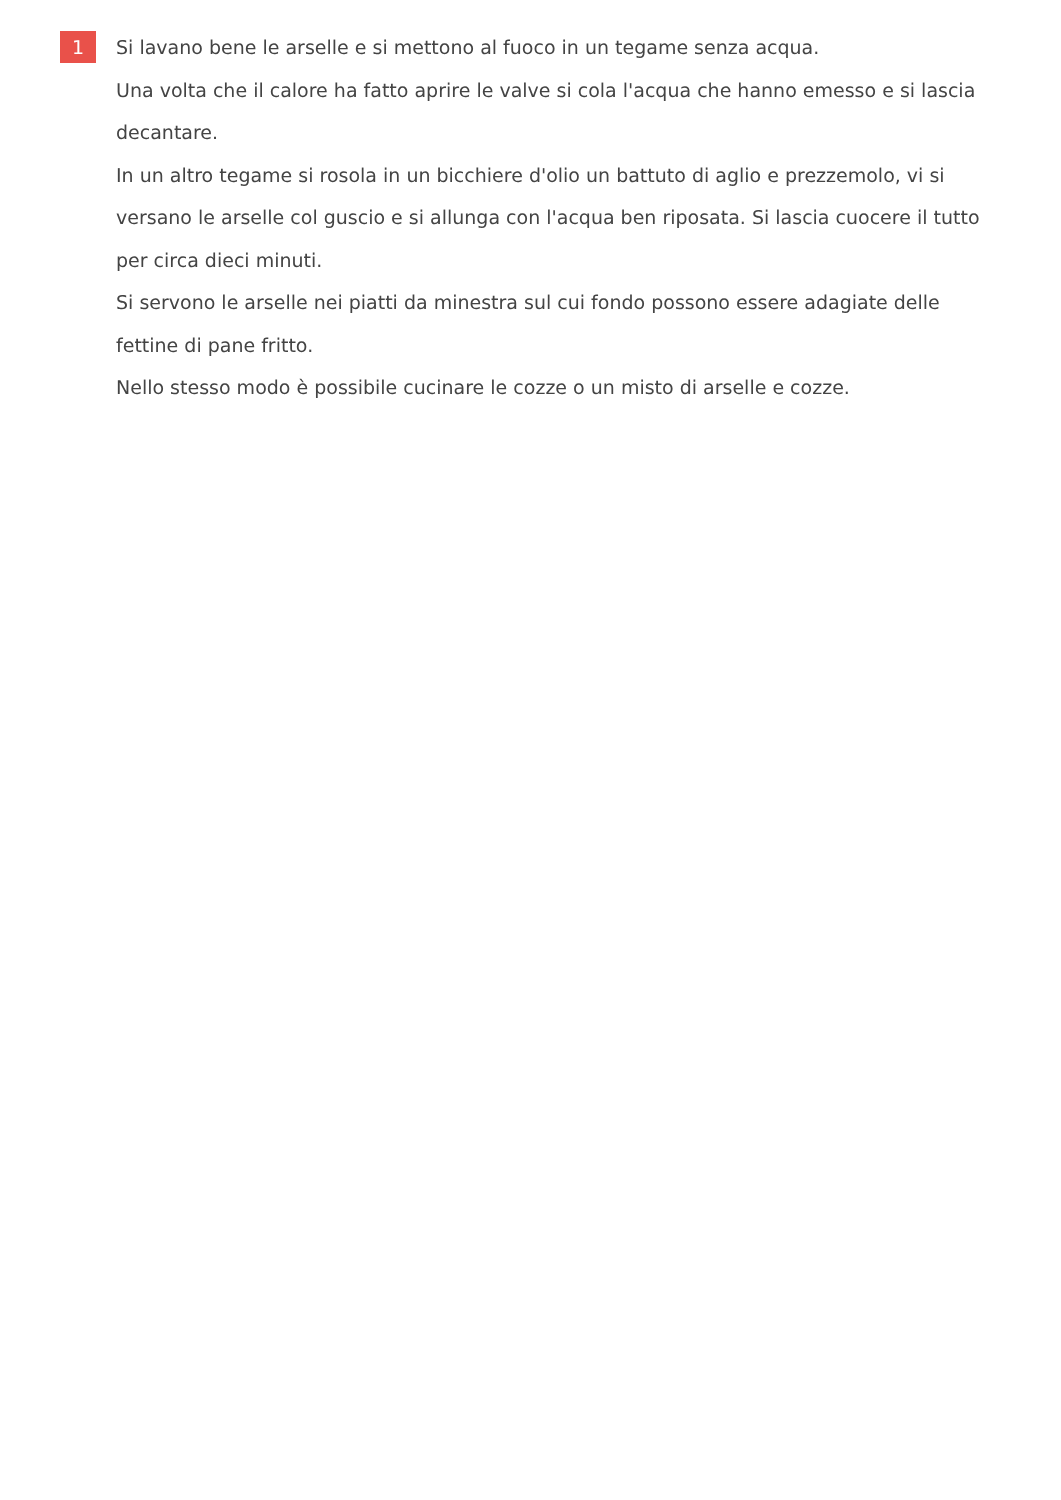1
Si lavano bene le arselle e si mettono al fuoco in un tegame senza acqua.
Una volta che il calore ha fatto aprire le valve si cola l'acqua che hanno emesso e si lascia decantare.
In un altro tegame si rosola in un bicchiere d'olio un battuto di aglio e prezzemolo, vi si versano le arselle col guscio e si allunga con l'acqua ben riposata. Si lascia cuocere il tutto per circa dieci minuti.
Si servono le arselle nei piatti da minestra sul cui fondo possono essere adagiate delle fettine di pane fritto.
Nello stesso modo è possibile cucinare le cozze o un misto di arselle e cozze.